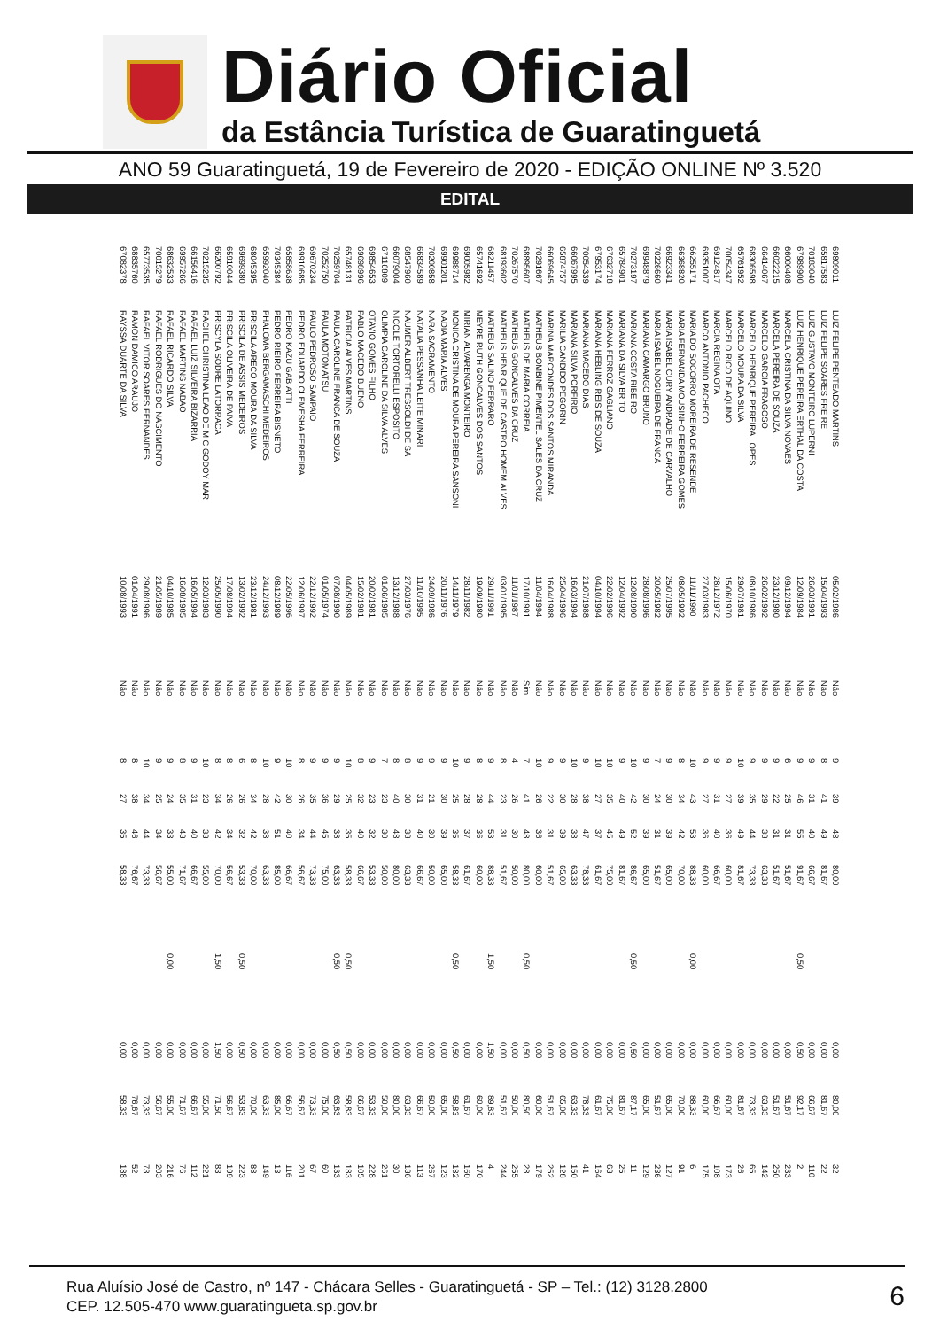Diário Oficial
da Estância Turística de Guaratinguetá
ANO 59 Guaratinguetá, 19 de Fevereiro de 2020 - EDIÇÃO ONLINE Nº 3.520
EDITAL
| 69809011 | LUIZ FELIPE PENTEADO MARTINS | 05/02/1986 | Não | 9 | 39 | 48 | 80,00 | | 0,00 | 80,00 | 32 |
| 65817583 | LUIZ FELIPE SOARES FREIRE | 15/04/1993 | Não | 8 | 41 | 49 | 81,67 | | 0,00 | 81,67 | 22 |
| 70183040 | LUIZ GUSTAVO MONTEIRO LUPERNI | 26/03/1991 | Não | 9 | 31 | 40 | 66,67 | | 0,00 | 66,67 | 110 |
| 67989900 | LUIZ HENRIQUE PEREIRA ERTHAL DA COSTA | 12/09/1984 | Não | 9 | 46 | 55 | 91,67 | 0,50 | 0,50 | 92,17 | 2 |
| 66000408 | MARCELA CRISTINA DA SILVA NOVAES | 09/12/1994 | Não | 6 | 25 | 31 | 51,67 | | 0,00 | 51,67 | 233 |
| 66022215 | MARCELA PEREIRA DE SOUZA | 23/12/1980 | Não | 9 | 22 | 31 | 51,67 | | 0,00 | 51,67 | 250 |
| 66414067 | MARCELO GARCIA FRAGOSO | 26/02/1992 | Não | 9 | 29 | 38 | 63,33 | | 0,00 | 63,33 | 142 |
| 68306598 | MARCELO HENRIQUE PEREIRA LOPES | 08/10/1986 | Não | 9 | 35 | 44 | 73,33 | | 0,00 | 73,33 | 65 |
| 65761952 | MARCELO MOURA DA SILVA | 29/07/1981 | Não | 10 | 39 | 49 | 81,67 | | 0,00 | 81,67 | 26 |
| 70054347 | MARCELO RICO DE AQUINO | 15/06/1970 | Não | 9 | 27 | 36 | 60,00 | | 0,00 | 60,00 | 173 |
| 69124817 | MARCIA REGINA OTA | 28/12/1972 | Não | 9 | 31 | 40 | 66,67 | | 0,00 | 66,67 | 108 |
| 69351007 | MARCO ANTONIO PACHECO | 27/03/1983 | Não | 9 | 27 | 36 | 60,00 | | 0,00 | 60,00 | 175 |
| 66255171 | MARIA DO SOCORRO MOREIRA DE RESENDE | 11/11/1990 | Não | 10 | 43 | 53 | 88,33 | 0,00 | 0,00 | 88,33 | 6 |
| 66368820 | MARIA FERNANDA MOUSINHO FERREIRA GOMES | 08/05/1992 | Não | 8 | 34 | 42 | 70,00 | | 0,00 | 70,00 | 91 |
| 66923341 | MARIA ISABEL CURY ANDRADE DE CARVALHO | 25/07/1995 | Não | 9 | 30 | 39 | 65,00 | | 0,00 | 65,00 | 127 |
| 70226660 | MARIA ISABEL NOGUEIRA DE FRANCA | 20/05/1982 | Não | 7 | 24 | 31 | 51,67 | | 0,00 | 51,67 | 236 |
| 69948879 | MARIANA CAMARGO BRUNO | 28/08/1996 | Não | 9 | 30 | 39 | 65,00 | | 0,00 | 65,00 | 129 |
| 70273197 | MARIANA COSTA RIBEIRO | 12/08/1990 | Não | 10 | 42 | 52 | 86,67 | 0,50 | 0,50 | 87,17 | 11 |
| 65784901 | MARIANA DA SILVA BRITO | 12/04/1992 | Não | 9 | 40 | 49 | 81,67 | | 0,00 | 81,67 | 25 |
| 67632718 | MARIANA FERROZ GAGLIANO | 22/02/1996 | Não | 10 | 35 | 45 | 75,00 | | 0,00 | 75,00 | 63 |
| 67953174 | MARIANA HEBLING REIS DE SOUZA | 04/10/1994 | Não | 10 | 27 | 37 | 61,67 | | 0,00 | 61,67 | 164 |
| 70054339 | MARIANA MACEDO DIAS | 21/07/1988 | Não | 9 | 38 | 47 | 78,33 | | 0,00 | 78,33 | 41 |
| 66067995 | MARIANA SILVA PORFIRIO | 16/03/1994 | Não | 10 | 28 | 38 | 63,33 | | 0,00 | 63,33 | 150 |
| 65874757 | MARILIA CANDIDO PEGORIN | 25/04/1996 | Não | 9 | 30 | 39 | 65,00 | | 0,00 | 65,00 | 128 |
| 66069645 | MARINA MARCONDES DOS SANTOS MIRANDA | 16/04/1988 | Não | 9 | 22 | 31 | 51,67 | | 0,00 | 51,67 | 252 |
| 70291667 | MATHEUS BOMBINE PIMENTEL SALES DA CRUZ | 11/04/1994 | Não | 10 | 26 | 36 | 60,00 | | 0,00 | 60,00 | 179 |
| 68895607 | MATHEUS DE MARIA CORREIA | 17/10/1991 | Sim | 7 | 41 | 48 | 80,00 | 0,50 | 0,50 | 80,50 | 28 |
| 70267570 | MATHEUS GONCALVES DA CRUZ | 11/01/1987 | Não | 4 | 26 | 30 | 50,00 | | 0,00 | 50,00 | 255 |
| 68193602 | MATHEUS HENRIQUE DE CASTRO HOMEM ALVES | 03/01/1995 | Não | 8 | 23 | 31 | 51,67 | | 0,00 | 51,67 | 244 |
| 68211457 | MATHEUS SALINO FERRARO | 29/11/1991 | Não | 9 | 44 | 53 | 88,33 | 1,50 | 1,50 | 89,83 | 4 |
| 65741692 | MEYRE RUTH GONCALVES DOS SANTOS | 19/09/1980 | Não | 8 | 28 | 36 | 60,00 | | 0,00 | 60,00 | 170 |
| 69005982 | MIRIAN ALVARENGA MONTEIRO | 28/11/1982 | Não | 9 | 28 | 37 | 61,67 | | 0,00 | 61,67 | 160 |
| 69988714 | MONICA CRISTINA DE MOURA PEREIRA SANSONI | 14/11/1979 | Não | 10 | 25 | 35 | 58,33 | 0,50 | 0,50 | 58,83 | 182 |
| 69901201 | NADIA MARIA ALVES | 20/11/1976 | Não | 9 | 30 | 39 | 65,00 | | 0,00 | 65,00 | 123 |
| 70200858 | NARA SACRAMENTO | 24/09/1986 | Não | 9 | 21 | 30 | 50,00 | | 0,00 | 50,00 | 267 |
| 66834589 | NATALIA PESSANHA LEITE MINARI | 11/10/1995 | Não | 9 | 31 | 40 | 66,67 | | 0,00 | 66,67 | 113 |
| 68547960 | NAUMER ALBERT TRESSOLDI DE SA | 27/03/1976 | Não | 8 | 30 | 38 | 63,33 | | 0,00 | 63,33 | 136 |
| 66079004 | NICOLE TORTORELLI ESPOSITO | 13/12/1988 | Não | 8 | 40 | 48 | 80,00 | | 0,00 | 80,00 | 30 |
| 67116809 | OLIMPIA CAROLINE DA SILVA ALVES | 01/06/1985 | Não | 7 | 23 | 30 | 50,00 | | 0,00 | 50,00 | 261 |
| 69854653 | OTAVIO GOMES FILHO | 20/02/1981 | Não | 9 | 23 | 32 | 53,33 | | 0,00 | 53,33 | 228 |
| 69698996 | PABLO MACEDO BUENO | 15/02/1981 | Não | 8 | 32 | 40 | 66,67 | | 0,00 | 66,67 | 105 |
| 65748131 | PATRICIA ALVES MARTINS | 04/05/1989 | Não | 10 | 25 | 35 | 58,33 | 0,50 | 0,50 | 58,83 | 183 |
| 70259704 | PAULA CAROLINE FRANCA DE SOUZA | 07/08/1990 | Não | 9 | 29 | 38 | 63,33 | 0,50 | 0,50 | 63,83 | 133 |
| 70252750 | PAULA MOTOMATSU | 01/05/1974 | Não | 9 | 36 | 45 | 75,00 | | 0,00 | 75,00 | 60 |
| 69670234 | PAULO PEDROSO SAMPAIO | 22/12/1992 | Não | 9 | 35 | 44 | 73,33 | | 0,00 | 73,33 | 67 |
| 69910685 | PEDRO EDUARDO CLEMESHA FERREIRA | 12/06/1997 | Não | 8 | 26 | 34 | 56,67 | | 0,00 | 56,67 | 201 |
| 65858638 | PEDRO KAZU GABIATTI | 22/05/1996 | Não | 10 | 30 | 40 | 66,67 | | 0,00 | 66,67 | 116 |
| 70345384 | PEDRO RIEIRO FERREIRA BISNETO | 08/12/1989 | Não | 9 | 42 | 51 | 85,00 | | 0,00 | 85,00 | 13 |
| 65992040 | PHALOMA BERGAMASCHI MEDEIROS | 24/12/1993 | Não | 10 | 28 | 38 | 63,33 | | 0,00 | 63,33 | 149 |
| 68045395 | PRISCILA ARECO MOURA DA SILVA | 23/12/1981 | Não | 8 | 34 | 42 | 70,00 | | 0,00 | 70,00 | 88 |
| 69699380 | PRISCILA DE ASSIS MEDEIROS | 13/02/1992 | Não | 6 | 26 | 32 | 53,33 | 0,50 | 0,50 | 53,83 | 223 |
| 65910044 | PRISCILA OLIVEIRA DE PAIVA | 17/08/1994 | Não | 8 | 26 | 34 | 56,67 | | 0,00 | 56,67 | 199 |
| 66200792 | PRISCYLA SODRE LATORRACA | 25/05/1990 | Não | 8 | 34 | 42 | 70,00 | 1,50 | 1,50 | 71,50 | 83 |
| 70215235 | RACHEL CHRISTINA LEAO DE M C GODOY MAR | 12/03/1983 | Não | 10 | 23 | 33 | 55,00 | | 0,00 | 55,00 | 221 |
| 66156416 | RAFAEL LUIZ SILVEIRA BIZARRIA | 16/05/1994 | Não | 9 | 31 | 40 | 66,67 | | 0,00 | 66,67 | 112 |
| 69957266 | RAFAEL MARTINS NABAO | 16/08/1985 | Não | 8 | 35 | 43 | 71,67 | | 0,00 | 71,67 | 76 |
| 68632533 | RAFAEL RICARDO SILVA | 04/10/1985 | Não | 9 | 24 | 33 | 55,00 | 0,00 | 0,00 | 55,00 | 216 |
| 70015279 | RAFAEL RODRIGUES DO NASCIMENTO | 21/05/1989 | Não | 9 | 25 | 34 | 56,67 | | 0,00 | 56,67 | 203 |
| 65773535 | RAFAEL VITOR SOARES FERNANDES | 29/08/1996 | Não | 10 | 34 | 44 | 73,33 | | 0,00 | 73,33 | 73 |
| 68835760 | RAMON DAMICO ARAUJO | 01/04/1991 | Não | 8 | 38 | 46 | 76,67 | | 0,00 | 76,67 | 52 |
| 67082378 | RAYSSA DUARTE DA SILVA | 10/08/1993 | Não | 8 | 27 | 35 | 58,33 | | 0,00 | 58,33 | 188 |
Rua Aluísio José de Castro, nº 147 - Chácara Selles - Guaratinguetá - SP – Tel.: (12) 3128.2800
CEP. 12.505-470 www.guaratingueta.sp.gov.br
6